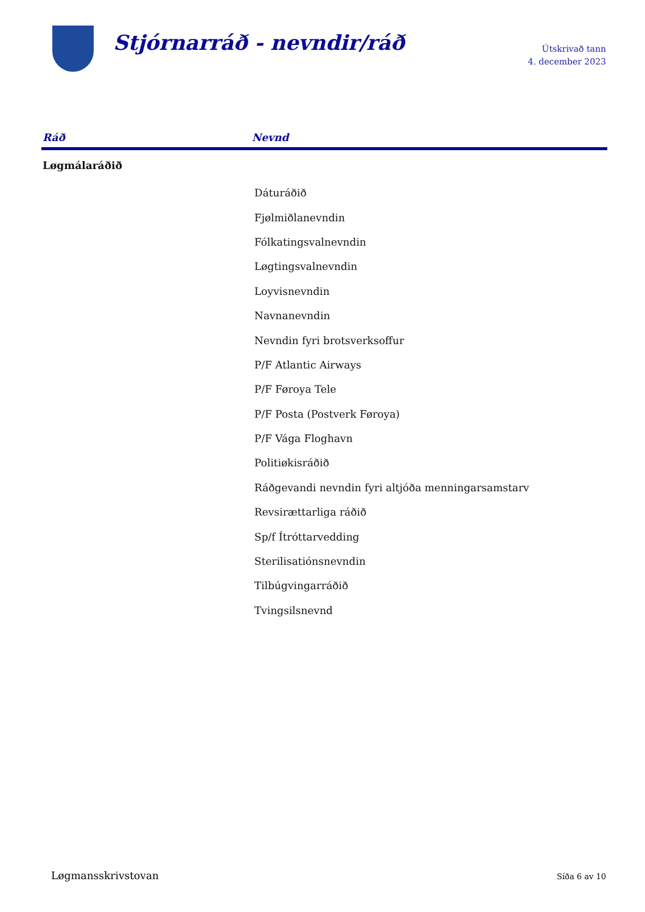Stjórnarráð - nevndir/ráð
Útskrivað tann
4. december 2023
| Ráð | Nevnd |
| --- | --- |
| Løgmálaráðið | |
| | Dáturáðið |
| | Fjølmiðlanevndin |
| | Fólkatingsvalnevndin |
| | Løgtingsvalnevndin |
| | Loyvisnevndin |
| | Navnanevndin |
| | Nevndin fyri brotsverksoffur |
| | P/F Atlantic Airways |
| | P/F Føroya Tele |
| | P/F Posta (Postverk Føroya) |
| | P/F Vága Floghavn |
| | Politiøkisráðið |
| | Ráðgevandi nevndin fyri altjóða menningarsamstarv |
| | Revsirættarliga ráðið |
| | Sp/f Ítróttarvedding |
| | Sterilisatiónsnevndin |
| | Tilbúgvingarráðið |
| | Tvingsilsnevnd |
Løgmansskrivstovan Síða 6 av 10